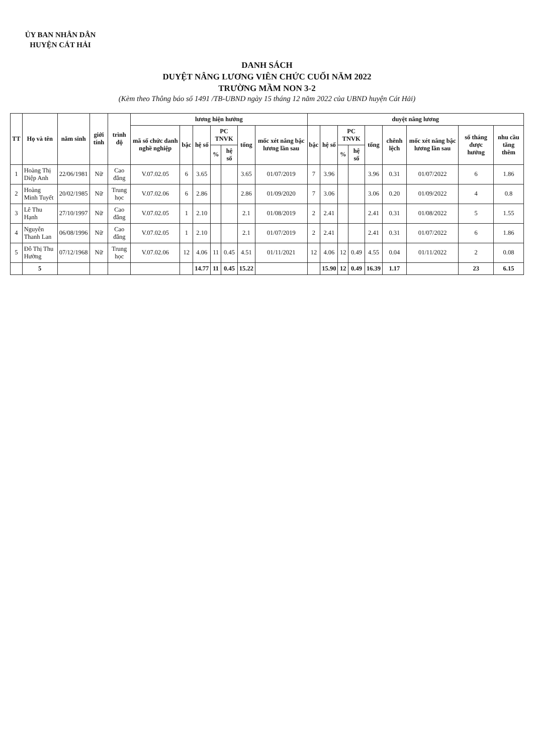ỦY BAN NHÂN DÂN
HUYỆN CÁT HẢI
DANH SÁCH
DUYỆT NÂNG LƯƠNG VIÊN CHỨC CUỐI NĂM 2022
TRƯỜNG MẦM NON 3-2
(Kèm theo Thông báo số 1491 /TB-UBND ngày 15 tháng 12 năm 2022 của UBND huyện Cát Hải)
| TT | Họ và tên | năm sinh | giới tính | trình độ | lương hiện hưởng | | | | | | | duyệt nâng lương | | | | | | | | |
| --- | --- | --- | --- | --- | --- | --- | --- | --- | --- | --- | --- | --- | --- | --- | --- | --- | --- | --- | --- | --- |
| | | | | | mã số chức danh nghề nghiệp | bậc | hệ số | PC TNVK | | tổng | mốc xét nâng bậc lương lần sau | bậc | hệ số | PC TNVK | | tổng | chênh lệch | mốc xét nâng bậc lương lần sau | số tháng được hưởng | nhu cầu tăng thêm |
| | | | | | | | | % | hệ số | | | | | % | hệ số | | | | | |
| 1 | Hoàng Thị Diệp Anh | 22/06/1981 | Nữ | Cao đẳng | V.07.02.05 | 6 | 3.65 | | | 3.65 | 01/07/2019 | 7 | 3.96 | | | 3.96 | 0.31 | 01/07/2022 | 6 | 1.86 |
| 2 | Hoàng Minh Tuyết | 20/02/1985 | Nữ | Trung học | V.07.02.06 | 6 | 2.86 | | | 2.86 | 01/09/2020 | 7 | 3.06 | | | 3.06 | 0.20 | 01/09/2022 | 4 | 0.8 |
| 3 | Lê Thu Hạnh | 27/10/1997 | Nữ | Cao đẳng | V.07.02.05 | 1 | 2.10 | | | 2.1 | 01/08/2019 | 2 | 2.41 | | | 2.41 | 0.31 | 01/08/2022 | 5 | 1.55 |
| 4 | Nguyễn Thanh Lan | 06/08/1996 | Nữ | Cao đẳng | V.07.02.05 | 1 | 2.10 | | | 2.1 | 01/07/2019 | 2 | 2.41 | | | 2.41 | 0.31 | 01/07/2022 | 6 | 1.86 |
| 5 | Đỗ Thị Thu Hường | 07/12/1968 | Nữ | Trung học | V.07.02.06 | 12 | 4.06 | 11 | 0.45 | 4.51 | 01/11/2021 | 12 | 4.06 | 12 | 0.49 | 4.55 | 0.04 | 01/11/2022 | 2 | 0.08 |
| | 5 | | | | | | 14.77 | 11 | 0.45 | 15.22 | | | 15.90 | 12 | 0.49 | 16.39 | 1.17 | | 23 | 6.15 |